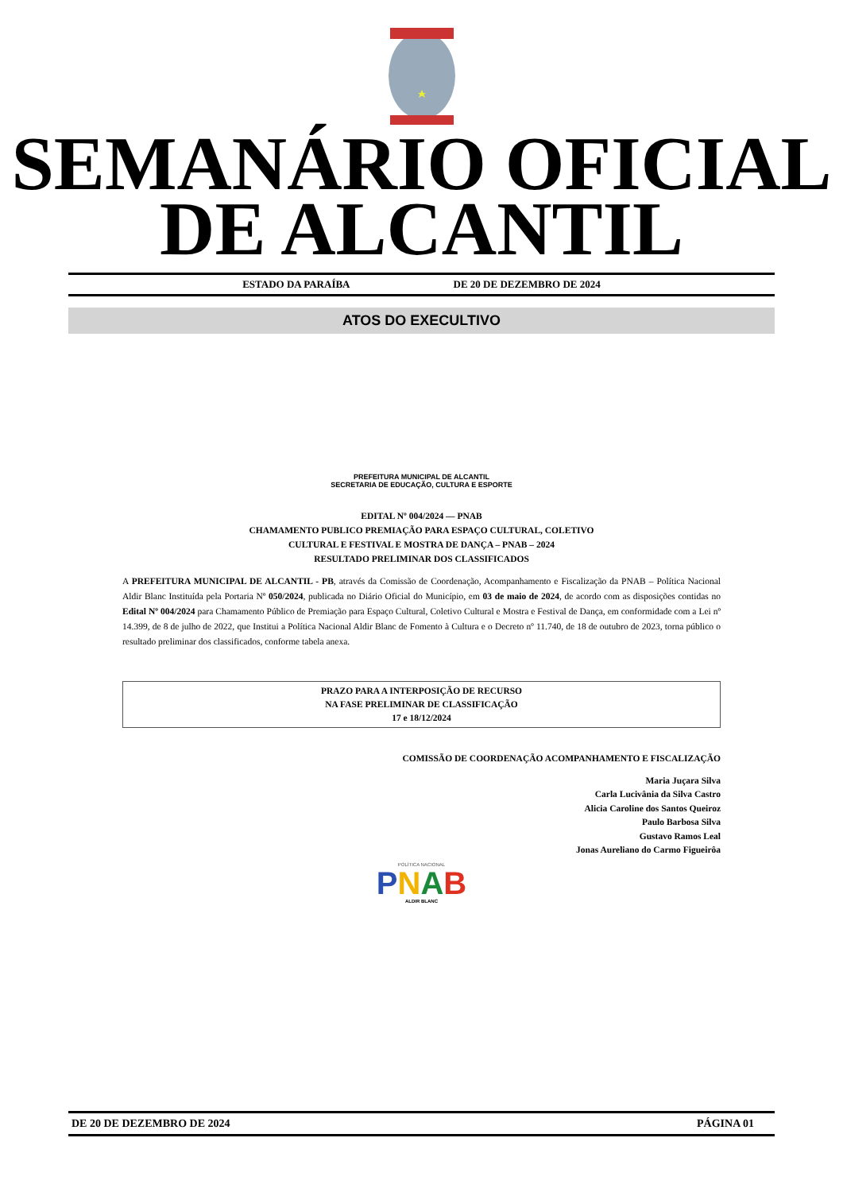SEMANÁRIO OFICIAL
DE ALCANTIL
ESTADO DA PARAÍBA DE 20 DE DEZEMBRO DE 2024
ATOS DO EXECULTIVO
PREFEITURA MUNICIPAL DE ALCANTIL
SECRETARIA DE EDUCAÇÃO, CULTURA E ESPORTE
EDITAL Nº 004/2024 — PNAB
CHAMAMENTO PUBLICO PREMIAÇÃO PARA ESPAÇO CULTURAL, COLETIVO
CULTURAL E FESTIVAL E MOSTRA DE DANÇA – PNAB – 2024
RESULTADO PRELIMINAR DOS CLASSIFICADOS
A PREFEITURA MUNICIPAL DE ALCANTIL - PB, através da Comissão de Coordenação, Acompanhamento e Fiscalização da PNAB – Política Nacional Aldir Blanc Instituída pela Portaria Nº 050/2024, publicada no Diário Oficial do Município, em 03 de maio de 2024, de acordo com as disposições contidas no Edital Nº 004/2024 para Chamamento Público de Premiação para Espaço Cultural, Coletivo Cultural e Mostra e Festival de Dança, em conformidade com a Lei nº 14.399, de 8 de julho de 2022, que Institui a Política Nacional Aldir Blanc de Fomento à Cultura e o Decreto nº 11.740, de 18 de outubro de 2023, torna público o resultado preliminar dos classificados, conforme tabela anexa.
PRAZO PARA A INTERPOSIÇÃO DE RECURSO
NA FASE PRELIMINAR DE CLASSIFICAÇÃO
17 e 18/12/2024
COMISSÃO DE COORDENAÇÃO ACOMPANHAMENTO E FISCALIZAÇÃO
Maria Juçara Silva
Carla Lucivânia da Silva Castro
Alicia Caroline dos Santos Queiroz
Paulo Barbosa Silva
Gustavo Ramos Leal
Jonas Aureliano do Carmo Figueirôa
POLÍTICA NACIONAL
PNAB
ALDIR BLANC
DE 20 DE DEZEMBRO DE 2024 PÁGINA 01